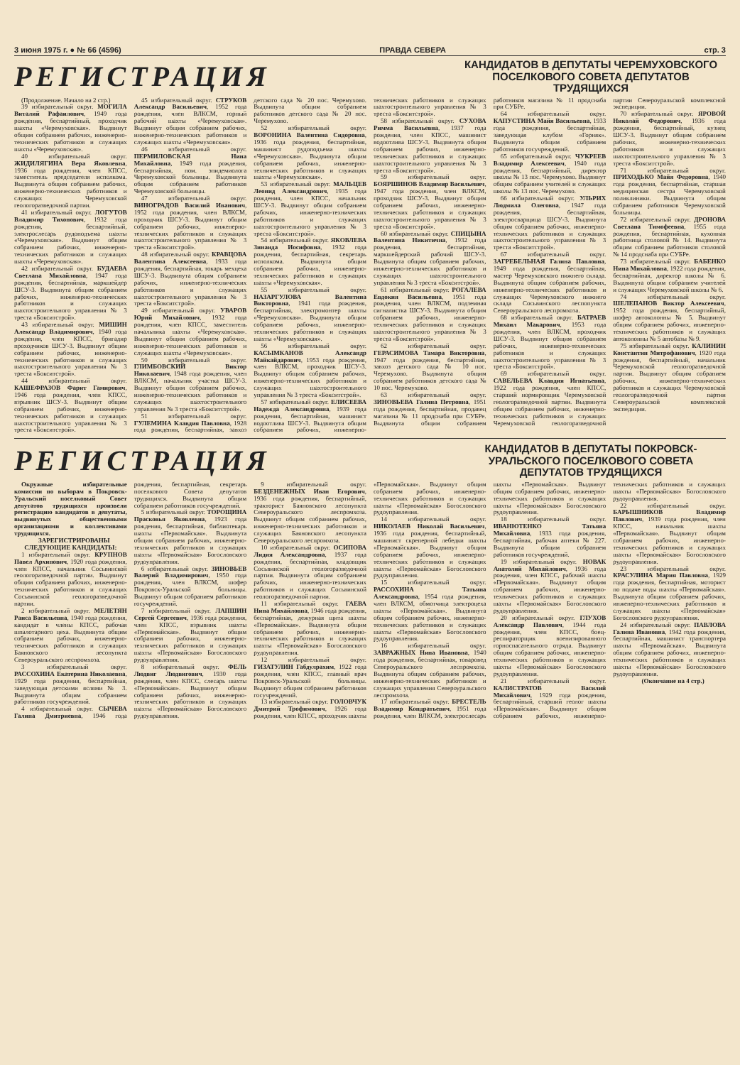3 июня 1975 г. ● № 66 (4596) ПРАВДА СЕВЕРА стр. 3
РЕГИСТРАЦИЯ
КАНДИДАТОВ В ДЕПУТАТЫ ЧЕРЕМУХОВСКОГО ПОСЕЛКОВОГО СОВЕТА ДЕПУТАТОВ ТРУДЯЩИХСЯ
(Продолжение. Начало на 2 стр.)
39 избирательный округ. МОГИЛА Виталий Рафаилович, 1949 года рождения, беспартийный, проходчик шахты «Черемуховская». Выдвинут общим собранием рабочих, инженерно-технических работников и служащих шахты «Черемуховская».
40 избирательный округ. ЖИДИЛЯГИНА Вера Яковлевна, 1936 года рождения, член КПСС, заместитель председателя исполкома. Выдвинута общим собранием рабочих, инженерно-технических работников и служащих Черемуховской геологоразведочной партии.
41 избирательный округ. ЛОГУТОВ Владимир Тихонович, 1932 года рождения, беспартийный, электрослесарь рудоподъема шахты «Черемуховская». Выдвинут общим собранием рабочих, инженерно-технических работников и служащих шахты «Черемуховская».
42 избирательный округ. БУДАЕВА Светлана Михайловна, 1947 года рождения, беспартийная, маркшейдер ШСУ-3. Выдвинута общим собранием рабочих, инженерно-технических работников и служащих шахтостроительного управления № 3 треста «Бокситстрой».
43 избирательный округ. МИШИН Александр Владимирович, 1940 года рождения, член КПСС, бригадир проходчиков ШСУ-3. Выдвинут общим собранием рабочих, инженерно-технических работников и служащих шахтостроительного управления № 3 треста «Бокситстрой».
44 избирательный округ. КАШЕФРАЗОВ Фарит Гамирович, 1946 года рождения, член КПСС, взрывник ШСУ-3. Выдвинут общим собранием рабочих, инженерно-технических работников и служащих шахтостроительного управления № 3 треста «Бокситстрой».
45 избирательный округ. СТРУКОВ Александр Васильевич, 1952 года рождения, член ВЛКСМ, горный рабочий шахты «Черемуховская». Выдвинут общим собранием рабочих, инженерно-технических работников и служащих шахты «Черемуховская».
46 избирательный округ. ПЕРМИЛОВСКАЯ Нина Михайловна, 1949 года рождения, беспартийная, пом. эпидемиолога Черемуховской больницы. Выдвинута общим собранием работников Черемуховской больницы.
47 избирательный округ. ВИНОГРАДОВ Василий Иванович, 1952 года рождения, член ВЛКСМ, проходчик ШСУ-3. Выдвинут общим собранием рабочих, инженерно-технических работников и служащих шахтостроительного управления № 3 треста «Бокситстрой».
48 избирательный округ. КРАВЦОВА Валентина Алексеевна, 1933 года рождения, беспартийная, токарь мехцеха ШСУ-3. Выдвинута общим собранием рабочих, инженерно-технических работников и служащих шахтостроительного управления № 3 треста «Бокситстрой».
49 избирательный округ. УВАРОВ Юрий Михайлович, 1932 года рождения, член КПСС, заместитель начальника шахты «Черемуховская». Выдвинут общим собранием рабочих, инженерно-технических работников и служащих шахты «Черемуховская».
50 избирательный округ. ГЛИМБОВСКИЙ Виктор Николаевич, 1948 года рождения, член ВЛКСМ, начальник участка ШСУ-3. Выдвинут общим собранием рабочих, инженерно-технических работников и служащих шахтостроительного управления № 3 треста «Бокситстрой».
51 избирательный округ. ГУЛЕМИНА Клавдия Павловна, 1928 года рождения, беспартийная, завхоз детского сада № 20 пос. Черемухово. Выдвинута общим собранием работников детского сада № 20 пос. Черемухово.
52 избирательный округ. ВОРОНИНА Валентина Сидоровна, 1936 года рождения, беспартийная, машинист рудоподъема шахты «Черемуховская». Выдвинута общим собранием рабочих, инженерно-технических работников и служащих шахты «Черемуховская».
53 избирательный округ. МАЛЬЦЕВ Леонид Александрович, 1935 года рождения, член КПСС, начальник ШСУ-3. Выдвинут общим собранием рабочих, инженерно-технических работников и служащих шахтостроительного управления № 3 треста «Бокситстрой».
54 избирательный округ. ЯКОВЛЕВА Зинаида Иосифовна, 1932 года рождения, беспартийная, секретарь исполкома. Выдвинута общим собранием рабочих, инженерно-технических работников и служащих шахты «Черемуховская».
55 избирательный округ. НАЗАРГУЛОВА Валентина Викторовна, 1941 года рождения, беспартийная, электромонтер шахты «Черемуховская». Выдвинута общим собранием рабочих, инженерно-технических работников и служащих шахты «Черемуховская».
56 избирательный округ. КАСЫМКАНОВ Александр Майкайдарович, 1953 года рождения, член ВЛКСМ, проходчик ШСУ-3. Выдвинут общим собранием рабочих, инженерно-технических работников и служащих шахтостроительного управления № 3 треста «Бокситстрой».
57 избирательный округ. ЕЛИСЕЕВА Надежда Александровна, 1939 года рождения, беспартийная, машинист водоотлива ШСУ-3. Выдвинута общим собранием рабочих, инженерно-технических работников и служащих шахтостроительного управления № 3 треста «Бокситстрой».
58 избирательный округ. СУХОВА Римма Васильевна, 1937 года рождения, член КПСС, машинист водоотлива ШСУ-3. Выдвинута общим собранием рабочих, инженерно-технических работников и служащих шахтостроительного управления № 3 треста «Бокситстрой».
59 избирательный округ. БОЯРШИНОВ Владимир Васильевич, 1947 года рождения, член ВЛКСМ, проходчик ШСУ-3. Выдвинут общим собранием рабочих, инженерно-технических работников и служащих шахтостроительного управления № 3 треста «Бокситстрой».
60 избирательный округ. СПИЦЫНА Валентина Никитична, 1932 года рождения, беспартийная, маркшейдерский рабочий ШСУ-3. Выдвинута общим собранием рабочих, инженерно-технических работников и служащих шахтостроительного управления № 3 треста «Бокситстрой».
61 избирательный округ. РОГАЛЕВА Евдокия Васильевна, 1951 года рождения, член ВЛКСМ, подземная сигналистка ШСУ-3. Выдвинута общим собранием рабочих, инженерно-технических работников и служащих шахтостроительного управления № 3 треста «Бокситстрой».
62 избирательный округ. ГЕРАСИМОВА Тамара Викторовна, 1947 года рождения, беспартийная, завхоз детского сада № 10 пос. Черемухово. Выдвинута общим собранием работников детского сада № 10 пос. Черемухово.
63 избирательный округ. ЗИНОВЬЕВА Галина Петровна, 1951 года рождения, беспартийная, продавец магазина № 11 продснаба при СУБРе. Выдвинута общим собранием работников магазина № 11 продснаба при СУБРе.
64 избирательный округ. КАПУСТИНА Майя Васильевна, 1933 года рождения, беспартийная, заведующая клубом «Горняк». Выдвинута общим собранием работников госучреждений.
65 избирательный округ. ЧУКРЕЕВ Владимир Алексеевич, 1940 года рождения, беспартийный, директор школы № 13 пос. Черемухово. Выдвинут общим собранием учителей и служащих школы № 13 пос. Черемухово.
66 избирательный округ. УЛЬРИХ Людмила Олеговна, 1947 года рождения, беспартийная, электросварщица ШСУ-3. Выдвинута общим собранием рабочих, инженерно-технических работников и служащих шахтостроительного управления № 3 треста «Бокситстрой».
67 избирательный округ. ЗАГРЕБЕЛЬНАЯ Галина Павловна, 1949 года рождения, беспартийная, мастер Черемуховского нижнего склада. Выдвинута общим собранием рабочих, инженерно-технических работников и служащих Черемуховского нижнего склада Сосьвинского леспопункта Североуральского леспромхоза.
68 избирательный округ. БАТРАЕВ Михаил Макарович, 1953 года рождения, член ВЛКСМ, проходчик ШСУ-3. Выдвинут общим собранием рабочих, инженерно-технических работников и служащих шахтостроительного управления № 3 треста «Бокситстрой».
69 избирательный округ. САВЕЛЬЕВА Клавдия Игнатьевна, 1922 года рождения, член КПСС, старший нормировщик Черемуховской геологоразведочной партии. Выдвинута общим собранием рабочих, инженерно-технических работников и служащих Черемуховской геологоразведочной партии Североуральской комплексной экспедиции.
70 избирательный округ. ЯРОВОЙ Николай Федорович, 1936 года рождения, беспартийный, кузнец ШСУ-3. Выдвинут общим собранием рабочих, инженерно-технических работников и служащих шахтостроительного управления № 3 треста «Бокситстрой».
71 избирательный округ. ПРИХОДЬКО Майя Федоровна, 1940 года рождения, беспартийная, старшая медицинская сестра Черемуховской поликлиники. Выдвинута общим собранием работников Черемуховской больницы.
72 избирательный округ. ДРОНОВА Светлана Тимофеевна, 1955 года рождения, беспартийная, кухонная работница столовой № 14. Выдвинута общим собранием работников столовой № 14 продснаба при СУБРе.
73 избирательный округ. БАБЕНКО Нина Михайловна, 1922 года рождения, беспартийная, директор школы № 6. Выдвинута общим собранием учителей и служащих Черемуховской школы № 6.
74 избирательный округ. ШЕЛЕПАНОВ Виктор Алексеевич, 1952 года рождения, беспартийный, шофер автоколонны № 5. Выдвинут общим собранием рабочих, инженерно-технических работников и служащих автоколонны № 5 автобазы № 9.
75 избирательный округ. КАЛИНИН Константин Митрофанович, 1920 года рождения, беспартийный, начальник Черемуховской геологоразведочной партии. Выдвинут общим собранием рабочих, инженерно-технических работников и служащих Черемуховской геологоразведочной партии Североуральской комплексной экспедиции.
РЕГИСТРАЦИЯ
КАНДИДАТОВ В ДЕПУТАТЫ ПОКРОВСК-УРАЛЬСКОГО ПОСЕЛКОВОГО СОВЕТА ДЕПУТАТОВ ТРУДЯЩИХСЯ
Окружные избирательные комиссии по выборам в Покровск-Уральский поселковый Совет депутатов трудящихся произвели регистрацию кандидатов в депутаты, выдвинутых общественными организациями и коллективами трудящихся.
ЗАРЕГИСТРИРОВАНЫ СЛЕДУЮЩИЕ КАНДИДАТЫ:
1 избирательный округ. КРУПНОВ Павел Архипович, 1920 года рождения, член КПСС, начальник Сосьвинской геологоразведочной партии. Выдвинут общим собранием рабочих, инженерно-технических работников и служащих Сосьвинской геологоразведочной партии.
2 избирательный округ. МЕЛЕТЯН Раиса Васильевна, 1940 года рождения, кандидат в члены КПСС, рабочая шпалотарного цеха. Выдвинута общим собранием рабочих, инженерно-технических работников и служащих Баяновского лесопункта Североуральского леспромхоза.
3 избирательный округ. РАССОХИНА Екатерина Николаевна, 1929 года рождения, беспартийная, заведующая детскими яслями № 3. Выдвинута общим собранием работников госучреждений.
4 избирательный округ. СЫЧЕВА Галина Дмитриевна, 1946 года рождения, беспартийная, секретарь поселкового Совета депутатов трудящихся. Выдвинута общим собранием работников госучреждений.
5 избирательный округ. ТОРОЩИНА Прасковья Яковлевна, 1923 года рождения, беспартийная, библиотекарь шахты «Первомайская». Выдвинута общим собранием рабочих, инженерно-технических работников и служащих шахты «Первомайская» Богословского рудоуправления.
6 избирательный округ. ЗИНОВЬЕВ Валерий Владимирович, 1950 года рождения, член ВЛКСМ, шофер Покровск-Уральской больницы. Выдвинут общим собранием работников госучреждений.
7 избирательный округ. ЛАПШИН Сергей Сергеевич, 1936 года рождения, член КПСС, взрывник шахты «Первомайская». Выдвинут общим собранием рабочих, инженерно-технических работников и служащих шахты «Первомайская» Богословского рудоуправления.
8 избирательный округ. ФЕЛЬ Людвиг Людвигович, 1930 года рождения, член КПСС, слесарь шахты «Первомайская». Выдвинут общим собранием рабочих, инженерно-технических работников и служащих шахты «Первомайская» Богословского рудоуправления.
9 избирательный округ. БЕЗДЕНЕЖНЫХ Иван Егорович, 1936 года рождения, беспартийный, тракторист Баяновского лесопункта Североуральского леспромхоза. Выдвинут общим собранием рабочих, инженерно-технических работников и служащих Баяновского лесопункта Североуральского леспромхоза.
10 избирательный округ. ОСИПОВА Лидия Александровна, 1937 года рождения, беспартийная, кладовщик Сосьвинской геологоразведочной партии. Выдвинута общим собранием рабочих, инженерно-технических работников и служащих Сосьвинской геологоразведочной партии.
11 избирательный округ. ГАЕВА Нина Михайловна, 1946 года рождения, беспартийная, дежурная щита шахты «Первомайская». Выдвинута общим собранием рабочих, инженерно-технических работников и служащих шахты «Первомайская» Богословского рудоуправления.
12 избирательный округ. ГИЗАТУЛИН Габдулрахим, 1922 года рождения, член КПСС, главный врач Покровск-Уральской больницы. Выдвинут общим собранием работников госучреждений.
13 избирательный округ. ГОЛОВЧУК Дмитрий Трофимович, 1926 года рождения, член КПСС, проходчик шахты «Первомайская». Выдвинут общим собранием рабочих, инженерно-технических работников и служащих шахты «Первомайская» Богословского рудоуправления.
14 избирательный округ. НИКОЛАЕВ Николай Васильевич, 1936 года рождения, беспартийный, машинист скреперной лебедки шахты «Первомайская». Выдвинут общим собранием рабочих, инженерно-технических работников и служащих шахты «Первомайская» Богословского рудоуправления.
15 избирательный округ. РАССОХИНА Татьяна Александровна, 1954 года рождения, член ВЛКСМ, обмотчица электроцеха шахты «Первомайская». Выдвинута общим собранием рабочих, инженерно-технических работников и служащих шахты «Первомайская» Богословского рудоуправления.
16 избирательный округ. ЗАВРАЖНЫХ Нина Ивановна, 1940 года рождения, беспартийная, товаровед Североуральского леспромхоза. Выдвинута общим собранием рабочих, инженерно-технических работников и служащих управления Североуральского леспромхоза.
17 избирательный округ. БРЕСТЕЛЬ Владимир Кондратьевич, 1951 года рождения, член ВЛКСМ, электрослесарь шахты «Первомайская». Выдвинут общим собранием рабочих, инженерно-технических работников и служащих шахты «Первомайская» Богословского рудоуправления.
18 избирательный округ. ИВАНЮТЕНКО Татьяна Михайловна, 1933 года рождения, беспартийная, рабочая аптеки № 227. Выдвинута общим собранием работников госучреждений.
19 избирательный округ. НОВАК Анатолий Михайлович, 1936 года рождения, член КПСС, рабочий шахты «Первомайская». Выдвинут общим собранием рабочих, инженерно-технических работников и служащих шахты «Первомайская» Богословского рудоуправления.
20 избирательный округ. ГЛУХОВ Александр Павлович, 1944 года рождения, член КПСС, боец-респираторщик военизированного горноспасательного отряда. Выдвинут общим собранием рабочих, инженерно-технических работников и служащих шахты «Первомайская» Богословского рудоуправления.
21 избирательный округ. КАЛИСТРАТОВ Василий Михайлович, 1929 года рождения, беспартийный, старший геолог шахты «Первомайская». Выдвинут общим собранием рабочих, инженерно-технических работников и служащих шахты «Первомайская» Богословского рудоуправления.
22 избирательный округ. БАРЫШНИКОВ Владимир Павлович, 1939 года рождения, член КПСС, начальник шахты «Первомайская». Выдвинут общим собранием рабочих, инженерно-технических работников и служащих шахты «Первомайская» Богословского рудоуправления.
23 избирательный округ. КРАСУЛИНА Мария Павловна, 1929 года рождения, беспартийная, моторист по подаче воды шахты «Первомайская». Выдвинута общим собранием рабочих, инженерно-технических работников и служащих шахты «Первомайская» Богословского рудоуправления.
24 избирательный округ. ПАВЛОВА Галина Ивановна, 1942 года рождения, беспартийная, машинист транспортера шахты «Первомайская». Выдвинута общим собранием рабочих, инженерно-технических работников и служащих шахты «Первомайская» Богословского рудоуправления.
(Окончание на 4 стр.)